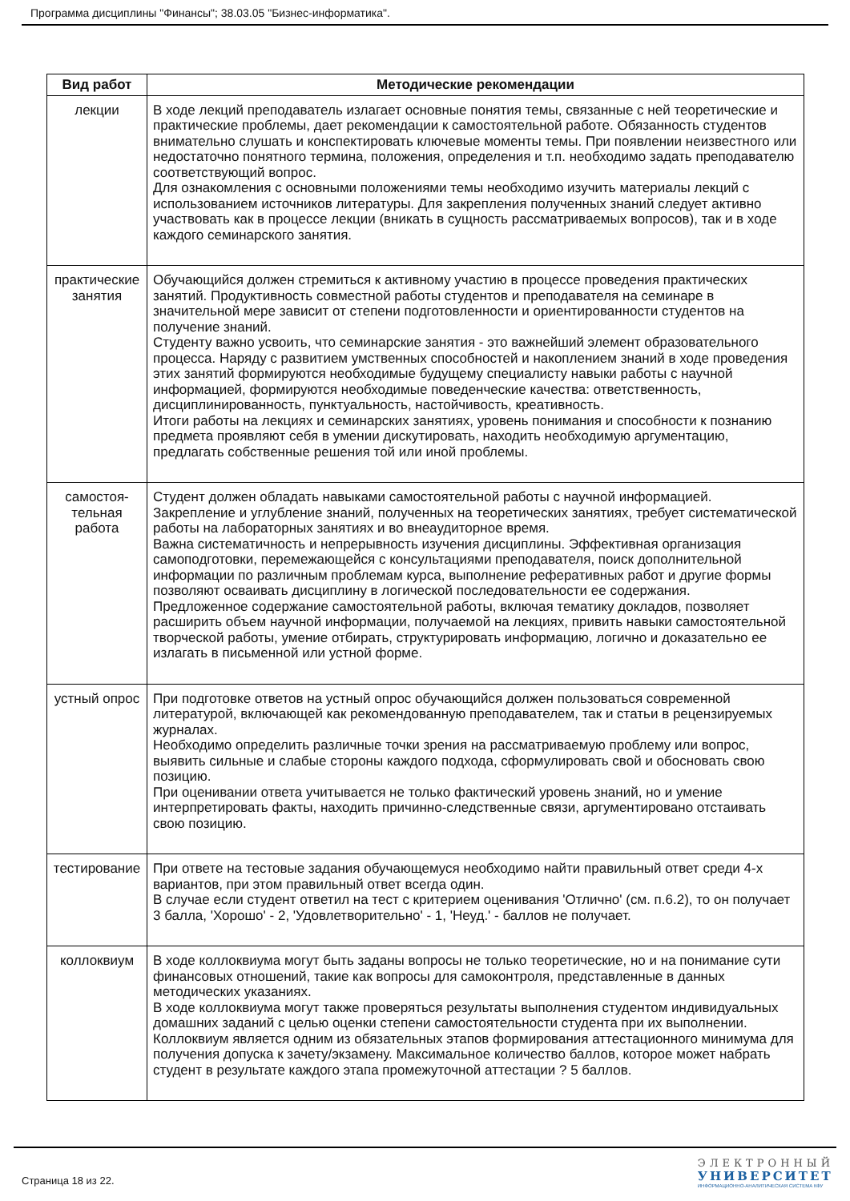Программа дисциплины "Финансы"; 38.03.05 "Бизнес-информатика".
| Вид работ | Методические рекомендации |
| --- | --- |
| лекции | В ходе лекций преподаватель излагает основные понятия темы, связанные с ней теоретические и практические проблемы, дает рекомендации к самостоятельной работе. Обязанность студентов внимательно слушать и конспектировать ключевые моменты темы. При появлении неизвестного или недостаточно понятного термина, положения, определения и т.п. необходимо задать преподавателю соответствующий вопрос. Для ознакомления с основными положениями темы необходимо изучить материалы лекций с использованием источников литературы. Для закрепления полученных знаний следует активно участвовать как в процессе лекции (вникать в сущность рассматриваемых вопросов), так и в ходе каждого семинарского занятия. |
| практические занятия | Обучающийся должен стремиться к активному участию в процессе проведения практических занятий. Продуктивность совместной работы студентов и преподавателя на семинаре в значительной мере зависит от степени подготовленности и ориентированности студентов на получение знаний. Студенту важно усвоить, что семинарские занятия - это важнейший элемент образовательного процесса. Наряду с развитием умственных способностей и накоплением знаний в ходе проведения этих занятий формируются необходимые будущему специалисту навыки работы с научной информацией, формируются необходимые поведенческие качества: ответственность, дисциплинированность, пунктуальность, настойчивость, креативность. Итоги работы на лекциях и семинарских занятиях, уровень понимания и способности к познанию предмета проявляют себя в умении дискутировать, находить необходимую аргументацию, предлагать собственные решения той или иной проблемы. |
| самостоя-тельная работа | Студент должен обладать навыками самостоятельной работы с научной информацией. Закрепление и углубление знаний, полученных на теоретических занятиях, требует систематической работы на лабораторных занятиях и во внеаудиторное время. Важна систематичность и непрерывность изучения дисциплины. Эффективная организация самоподготовки, перемежающейся с консультациями преподавателя, поиск дополнительной информации по различным проблемам курса, выполнение реферативных работ и другие формы позволяют осваивать дисциплину в логической последовательности ее содержания. Предложенное содержание самостоятельной работы, включая тематику докладов, позволяет расширить объем научной информации, получаемой на лекциях, привить навыки самостоятельной творческой работы, умение отбирать, структурировать информацию, логично и доказательно ее излагать в письменной или устной форме. |
| устный опрос | При подготовке ответов на устный опрос обучающийся должен пользоваться современной литературой, включающей как рекомендованную преподавателем, так и статьи в рецензируемых журналах. Необходимо определить различные точки зрения на рассматриваемую проблему или вопрос, выявить сильные и слабые стороны каждого подхода, сформулировать свой и обосновать свою позицию. При оценивании ответа учитывается не только фактический уровень знаний, но и умение интерпретировать факты, находить причинно-следственные связи, аргументировано отстаивать свою позицию. |
| тестирование | При ответе на тестовые задания обучающемуся необходимо найти правильный ответ среди 4-х вариантов, при этом правильный ответ всегда один. В случае если студент ответил на тест с критерием оценивания 'Отлично' (см. п.6.2), то он получает 3 балла, 'Хорошо' - 2, 'Удовлетворительно' - 1, 'Неуд.' - баллов не получает. |
| коллоквиум | В ходе коллоквиума могут быть заданы вопросы не только теоретические, но и на понимание сути финансовых отношений, такие как вопросы для самоконтроля, представленные в данных методических указаниях. В ходе коллоквиума могут также проверяться результаты выполнения студентом индивидуальных домашних заданий с целью оценки степени самостоятельности студента при их выполнении. Коллоквиум является одним из обязательных этапов формирования аттестационного минимума для получения допуска к зачету/экзамену. Максимальное количество баллов, которое может набрать студент в результате каждого этапа промежуточной аттестации ? 5 баллов. |
Страница 18 из 22.
ЭЛЕКТРОННЫЙ
УНИВЕРСИТЕТ
ИНФОРМАЦИОННО-АНАЛИТИЧЕСКАЯ СИСТЕМА КФУ